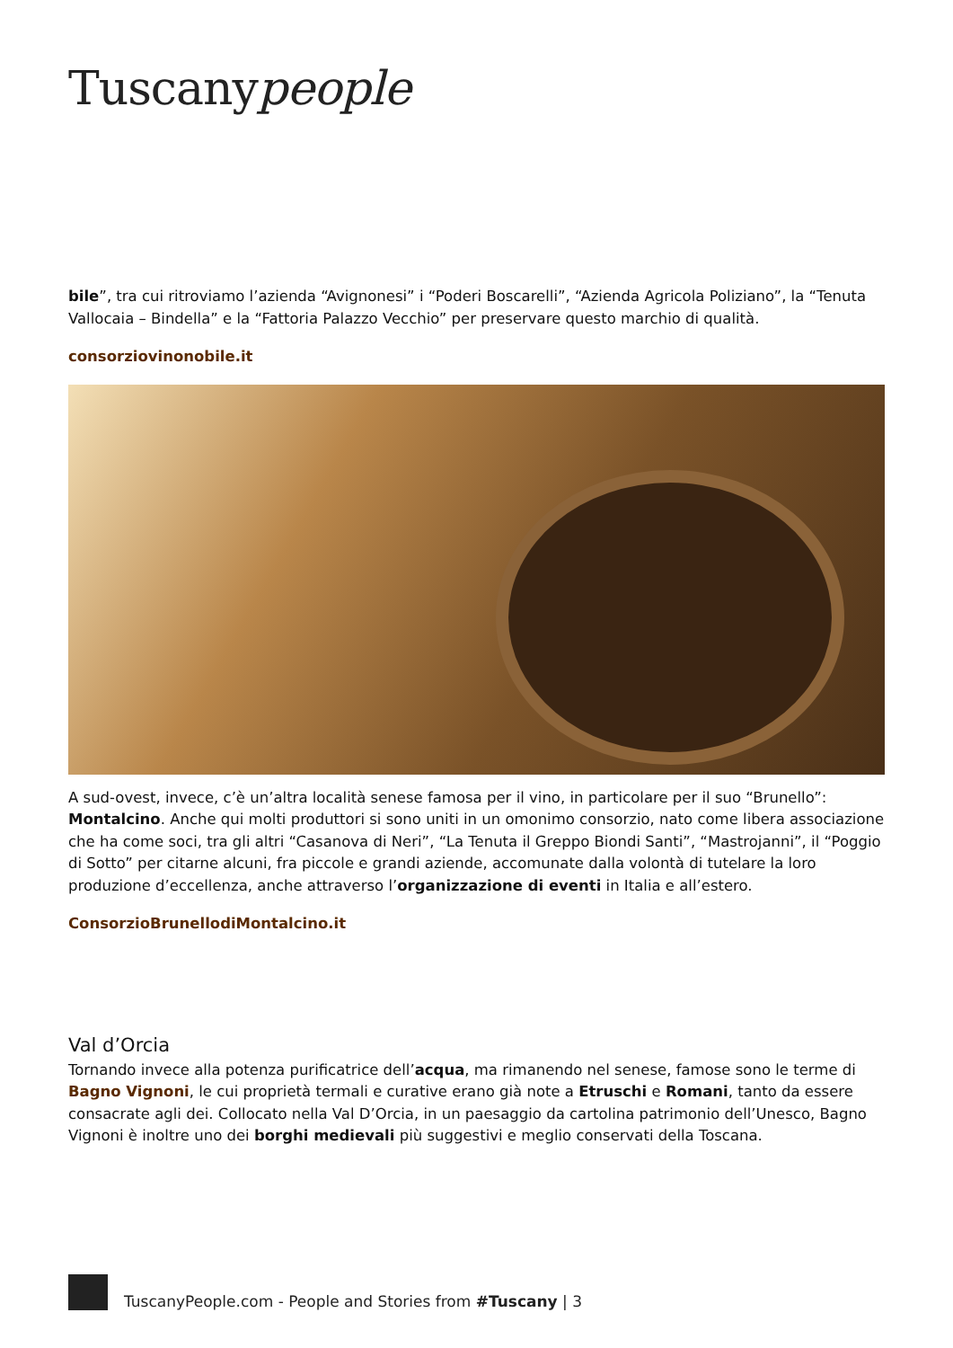Tuscanypeople
bile”, tra cui ritroviamo l’azienda “Avignonesi” i “Poderi Boscarelli”, “Azienda Agricola Poliziano”, la “Tenuta Vallocaia – Bindella” e la “Fattoria Palazzo Vecchio” per preservare questo marchio di qualità.
consorziovinonobile.it
A sud-ovest, invece, c’è un’altra località senese famosa per il vino, in particolare per il suo “Brunello”: Montalcino. Anche qui molti produttori si sono uniti in un omonimo consorzio, nato come libera associazione che ha come soci, tra gli altri “Casanova di Neri”, “La Tenuta il Greppo Biondi Santi”, “Mastrojanni”, il “Poggio di Sotto” per citarne alcuni, fra piccole e grandi aziende, accomunate dalla volontà di tutelare la loro produzione d’eccellenza, anche attraverso l’organizzazione di eventi in Italia e all’estero.
ConsorzioBrunellodiMontalcino.it
Val d’Orcia
Tornando invece alla potenza purificatrice dell’acqua, ma rimanendo nel senese, famose sono le terme di Bagno Vignoni, le cui proprietà termali e curative erano già note a Etruschi e Romani, tanto da essere consacrate agli dei. Collocato nella Val D’Orcia, in un paesaggio da cartolina patrimonio dell’Unesco, Bagno Vignoni è inoltre uno dei borghi medievali più suggestivi e meglio conservati della Toscana.
TuscanyPeople.com - People and Stories from #Tuscany | 3